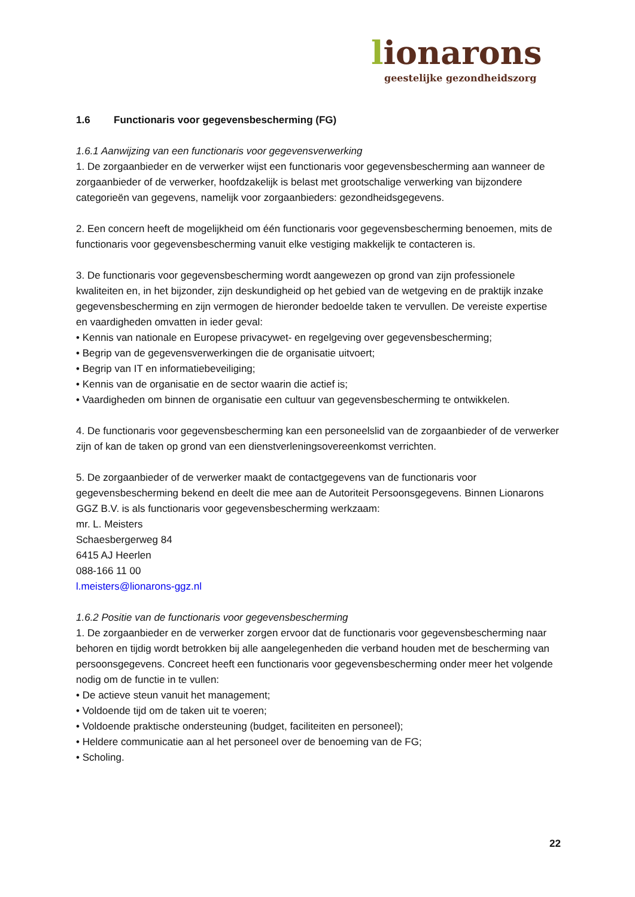lionarons
geestelijke gezondheidszorg
1.6 Functionaris voor gegevensbescherming (FG)
1.6.1 Aanwijzing van een functionaris voor gegevensverwerking
1. De zorgaanbieder en de verwerker wijst een functionaris voor gegevensbescherming aan wanneer de zorgaanbieder of de verwerker, hoofdzakelijk is belast met grootschalige verwerking van bijzondere categorieën van gegevens, namelijk voor zorgaanbieders: gezondheidsgegevens.
2. Een concern heeft de mogelijkheid om één functionaris voor gegevensbescherming benoemen, mits de functionaris voor gegevensbescherming vanuit elke vestiging makkelijk te contacteren is.
3. De functionaris voor gegevensbescherming wordt aangewezen op grond van zijn professionele kwaliteiten en, in het bijzonder, zijn deskundigheid op het gebied van de wetgeving en de praktijk inzake gegevensbescherming en zijn vermogen de hieronder bedoelde taken te vervullen. De vereiste expertise en vaardigheden omvatten in ieder geval:
• Kennis van nationale en Europese privacywet- en regelgeving over gegevensbescherming;
• Begrip van de gegevensverwerkingen die de organisatie uitvoert;
• Begrip van IT en informatiebeveiliging;
• Kennis van de organisatie en de sector waarin die actief is;
• Vaardigheden om binnen de organisatie een cultuur van gegevensbescherming te ontwikkelen.
4. De functionaris voor gegevensbescherming kan een personeelslid van de zorgaanbieder of de verwerker zijn of kan de taken op grond van een dienstverleningsovereenkomst verrichten.
5. De zorgaanbieder of de verwerker maakt de contactgegevens van de functionaris voor gegevensbescherming bekend en deelt die mee aan de Autoriteit Persoonsgegevens. Binnen Lionarons GGZ B.V. is als functionaris voor gegevensbescherming werkzaam:
mr. L. Meisters
Schaesbergerweg 84
6415 AJ Heerlen
088-166 11 00
l.meisters@lionarons-ggz.nl
1.6.2 Positie van de functionaris voor gegevensbescherming
1. De zorgaanbieder en de verwerker zorgen ervoor dat de functionaris voor gegevensbescherming naar behoren en tijdig wordt betrokken bij alle aangelegenheden die verband houden met de bescherming van persoonsgegevens. Concreet heeft een functionaris voor gegevensbescherming onder meer het volgende nodig om de functie in te vullen:
• De actieve steun vanuit het management;
• Voldoende tijd om de taken uit te voeren;
• Voldoende praktische ondersteuning (budget, faciliteiten en personeel);
• Heldere communicatie aan al het personeel over de benoeming van de FG;
• Scholing.
22